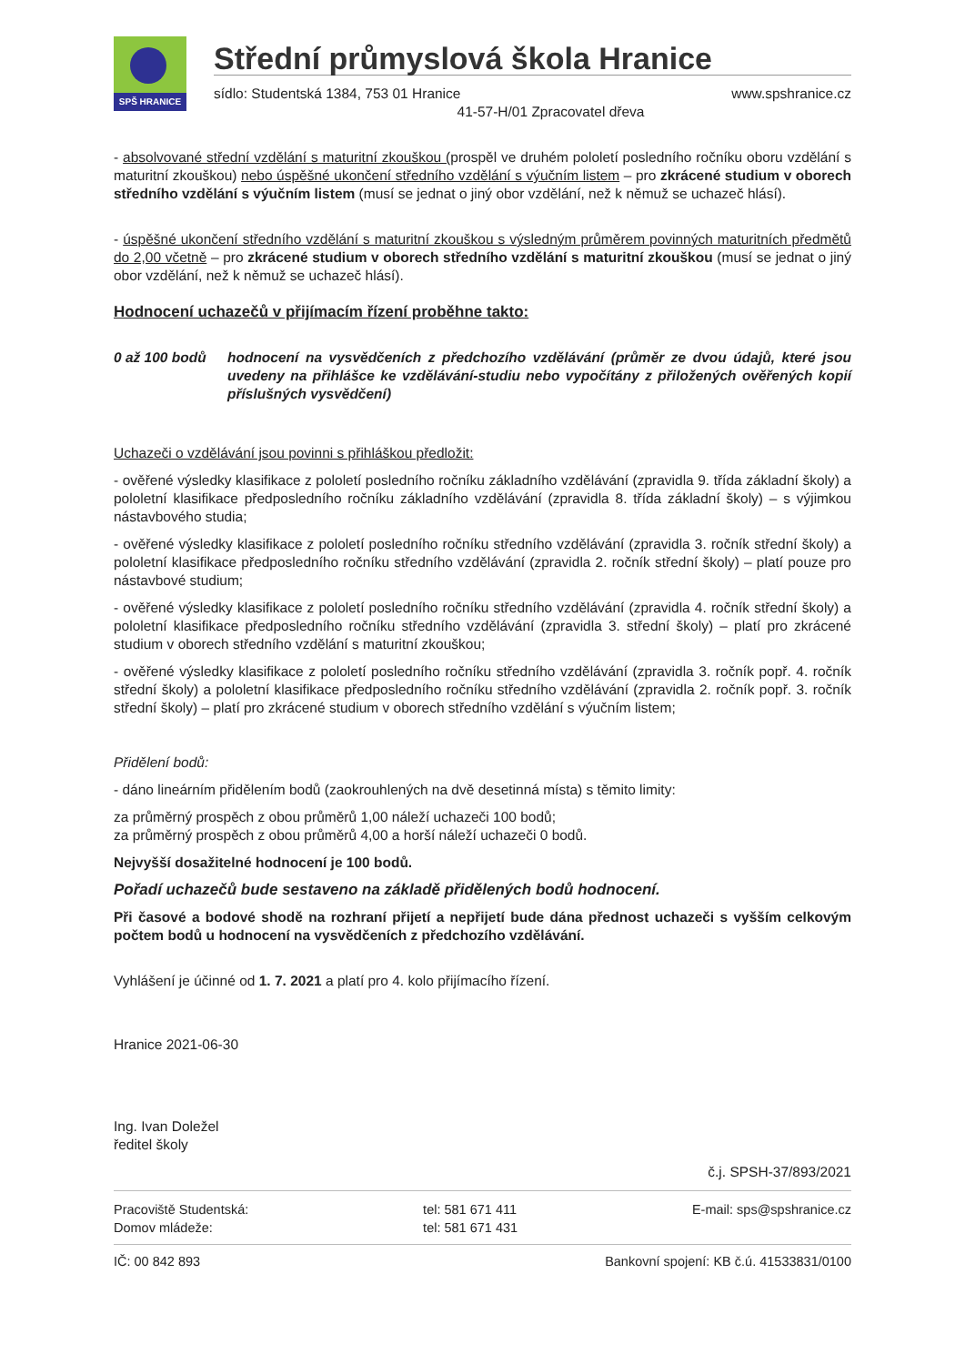SPŠ HRANICE
Střední průmyslová škola Hranice
sídlo: Studentská 1384, 753 01 Hranice www.spshranice.cz
41-57-H/01 Zpracovatel dřeva
- absolvované střední vzdělání s maturitní zkouškou (prospěl ve druhém pololetí posledního ročníku oboru vzdělání s maturitní zkouškou) nebo úspěšné ukončení středního vzdělání s výučním listem – pro zkrácené studium v oborech středního vzdělání s výučním listem (musí se jednat o jiný obor vzdělání, než k němuž se uchazeč hlásí).
- úspěšné ukončení středního vzdělání s maturitní zkouškou s výsledným průměrem povinných maturitních předmětů do 2,00 včetně – pro zkrácené studium v oborech středního vzdělání s maturitní zkouškou (musí se jednat o jiný obor vzdělání, než k němuž se uchazeč hlásí).
Hodnocení uchazečů v přijímacím řízení proběhne takto:
0 až 100 bodů hodnocení na vysvědčeních z předchozího vzdělávání (průměr ze dvou údajů, které jsou uvedeny na přihlášce ke vzdělávání-studiu nebo vypočítány z přiložených ověřených kopií příslušných vysvědčení)
Uchazeči o vzdělávání jsou povinni s přihláškou předložit:
- ověřené výsledky klasifikace z pololetí posledního ročníku základního vzdělávání (zpravidla 9. třída základní školy) a pololetní klasifikace předposledního ročníku základního vzdělávání (zpravidla 8. třída základní školy) – s výjimkou nástavbového studia;
- ověřené výsledky klasifikace z pololetí posledního ročníku středního vzdělávání (zpravidla 3. ročník střední školy) a pololetní klasifikace předposledního ročníku středního vzdělávání (zpravidla 2. ročník střední školy) – platí pouze pro nástavbové studium;
- ověřené výsledky klasifikace z pololetí posledního ročníku středního vzdělávání (zpravidla 4. ročník střední školy) a pololetní klasifikace předposledního ročníku středního vzdělávání (zpravidla 3. střední školy) – platí pro zkrácené studium v oborech středního vzdělání s maturitní zkouškou;
- ověřené výsledky klasifikace z pololetí posledního ročníku středního vzdělávání (zpravidla 3. ročník popř. 4. ročník střední školy) a pololetní klasifikace předposledního ročníku středního vzdělávání (zpravidla 2. ročník popř. 3. ročník střední školy) – platí pro zkrácené studium v oborech středního vzdělání s výučním listem;
Přidělení bodů:
- dáno lineárním přidělením bodů (zaokrouhlených na dvě desetinná místa) s těmito limity:
za průměrný prospěch z obou průměrů 1,00 náleží uchazeči 100 bodů;
za průměrný prospěch z obou průměrů 4,00 a horší náleží uchazeči 0 bodů.
Nejvyšší dosažitelné hodnocení je 100 bodů.
Pořadí uchazečů bude sestaveno na základě přidělených bodů hodnocení.
Při časové a bodové shodě na rozhraní přijetí a nepřijetí bude dána přednost uchazeči s vyšším celkovým počtem bodů u hodnocení na vysvědčeních z předchozího vzdělávání.
Vyhlášení je účinné od 1. 7. 2021 a platí pro 4. kolo přijímacího řízení.
Hranice 2021-06-30
Ing. Ivan Doležel
ředitel školy
č.j. SPSH-37/893/2021
Pracoviště Studentská:
Domov mládeže: tel: 581 671 411
tel: 581 671 431 E-mail: sps@spshranice.cz
IČ: 00 842 893 Bankovní spojení: KB č.ú. 41533831/0100